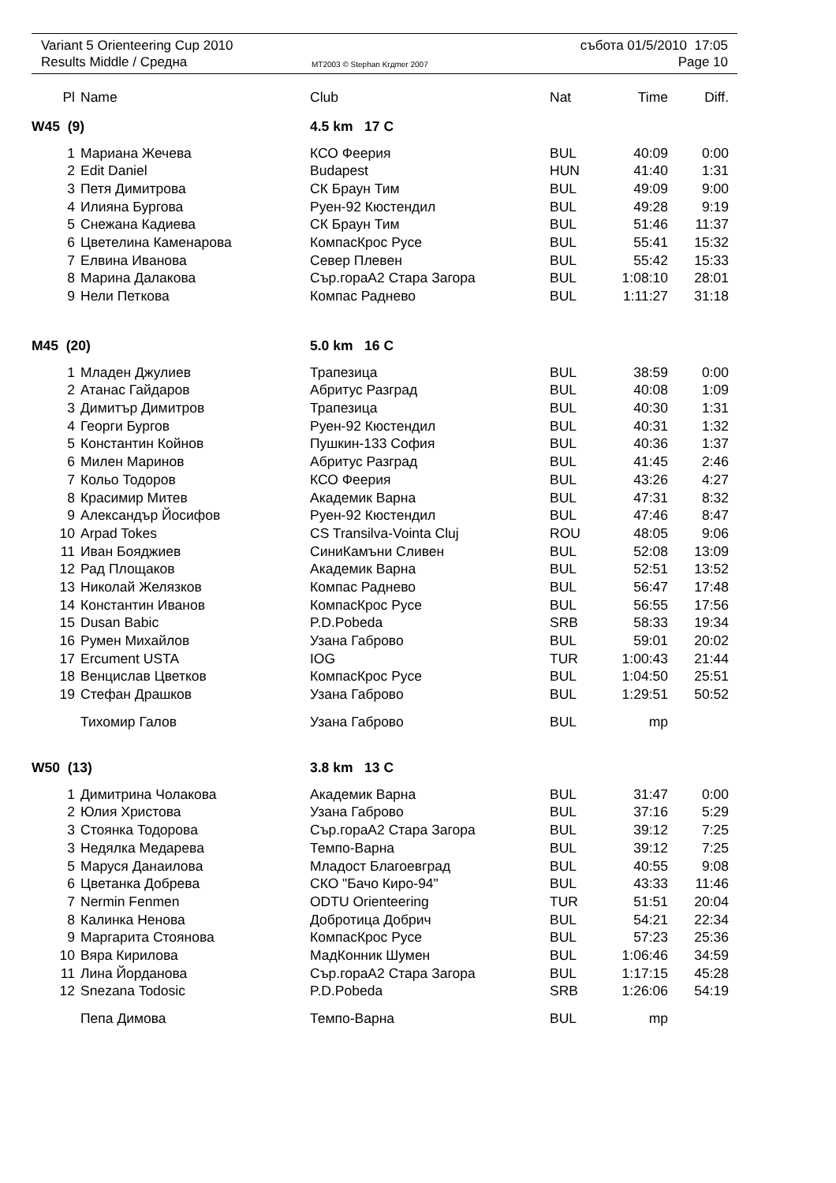Variant 5 Orienteering Cup 2010
Results Middle / Средна
MT2003 © Stephan Krдmer 2007
събота 01/5/2010 17:05
Page 10
| Pl | Name | Club | Nat | Time | Diff. |
| --- | --- | --- | --- | --- | --- |
| W45 (9) | | 4.5 km 17 C | | | |
| 1 | Мариана Жечева | КСО Феерия | BUL | 40:09 | 0:00 |
| 2 | Edit Daniel | Budapest | HUN | 41:40 | 1:31 |
| 3 | Петя Димитрова | СК Браун Тим | BUL | 49:09 | 9:00 |
| 4 | Илияна Бургова | Руен-92 Кюстендил | BUL | 49:28 | 9:19 |
| 5 | Снежана Кадиева | СК Браун Тим | BUL | 51:46 | 11:37 |
| 6 | Цветелина Каменарова | КомпасКрос Русе | BUL | 55:41 | 15:32 |
| 7 | Елвина Иванова | Север Плевен | BUL | 55:42 | 15:33 |
| 8 | Марина Далакова | Сър.гораА2 Стара Загора | BUL | 1:08:10 | 28:01 |
| 9 | Нели Петкова | Компас Раднево | BUL | 1:11:27 | 31:18 |
| M45 (20) | | 5.0 km 16 C | | | |
| 1 | Младен Джулиев | Трапезица | BUL | 38:59 | 0:00 |
| 2 | Атанас Гайдаров | Абритус Разград | BUL | 40:08 | 1:09 |
| 3 | Димитър Димитров | Трапезица | BUL | 40:30 | 1:31 |
| 4 | Георги Бургов | Руен-92 Кюстендил | BUL | 40:31 | 1:32 |
| 5 | Константин Койнов | Пушкин-133 София | BUL | 40:36 | 1:37 |
| 6 | Милен Маринов | Абритус Разград | BUL | 41:45 | 2:46 |
| 7 | Кольо Тодоров | КСО Феерия | BUL | 43:26 | 4:27 |
| 8 | Красимир Митев | Академик Варна | BUL | 47:31 | 8:32 |
| 9 | Александър Йосифов | Руен-92 Кюстендил | BUL | 47:46 | 8:47 |
| 10 | Arpad Tokes | CS Transilva-Vointa Cluj | ROU | 48:05 | 9:06 |
| 11 | Иван Бояджиев | СиниКамъни Сливен | BUL | 52:08 | 13:09 |
| 12 | Рад Площаков | Академик Варна | BUL | 52:51 | 13:52 |
| 13 | Николай Желязков | Компас Раднево | BUL | 56:47 | 17:48 |
| 14 | Константин Иванов | КомпасКрос Русе | BUL | 56:55 | 17:56 |
| 15 | Dusan Babic | P.D.Pobeda | SRB | 58:33 | 19:34 |
| 16 | Румен Михайлов | Узана Габрово | BUL | 59:01 | 20:02 |
| 17 | Ercument USTA | IOG | TUR | 1:00:43 | 21:44 |
| 18 | Венцислав Цветков | КомпасКрос Русе | BUL | 1:04:50 | 25:51 |
| 19 | Стефан Драшков | Узана Габрово | BUL | 1:29:51 | 50:52 |
| | Тихомир Галов | Узана Габрово | BUL | mp | |
| W50 (13) | | 3.8 km 13 C | | | |
| 1 | Димитрина Чолакова | Академик Варна | BUL | 31:47 | 0:00 |
| 2 | Юлия Христова | Узана Габрово | BUL | 37:16 | 5:29 |
| 3 | Стоянка Тодорова | Сър.гораА2 Стара Загора | BUL | 39:12 | 7:25 |
| 3 | Недялка Медарева | Темпо-Варна | BUL | 39:12 | 7:25 |
| 5 | Маруся Данаилова | Младост Благоевград | BUL | 40:55 | 9:08 |
| 6 | Цветанка Добрева | СКО "Бачо Киро-94" | BUL | 43:33 | 11:46 |
| 7 | Nermin Fenmen | ODTU Orienteering | TUR | 51:51 | 20:04 |
| 8 | Калинка Ненова | Добротица Добрич | BUL | 54:21 | 22:34 |
| 9 | Маргарита Стоянова | КомпасКрос Русе | BUL | 57:23 | 25:36 |
| 10 | Вяра Кирилова | МадКонник Шумен | BUL | 1:06:46 | 34:59 |
| 11 | Лина Йорданова | Сър.гораА2 Стара Загора | BUL | 1:17:15 | 45:28 |
| 12 | Snezana Todosic | P.D.Pobeda | SRB | 1:26:06 | 54:19 |
| | Пепа Димова | Темпо-Варна | BUL | mp | |